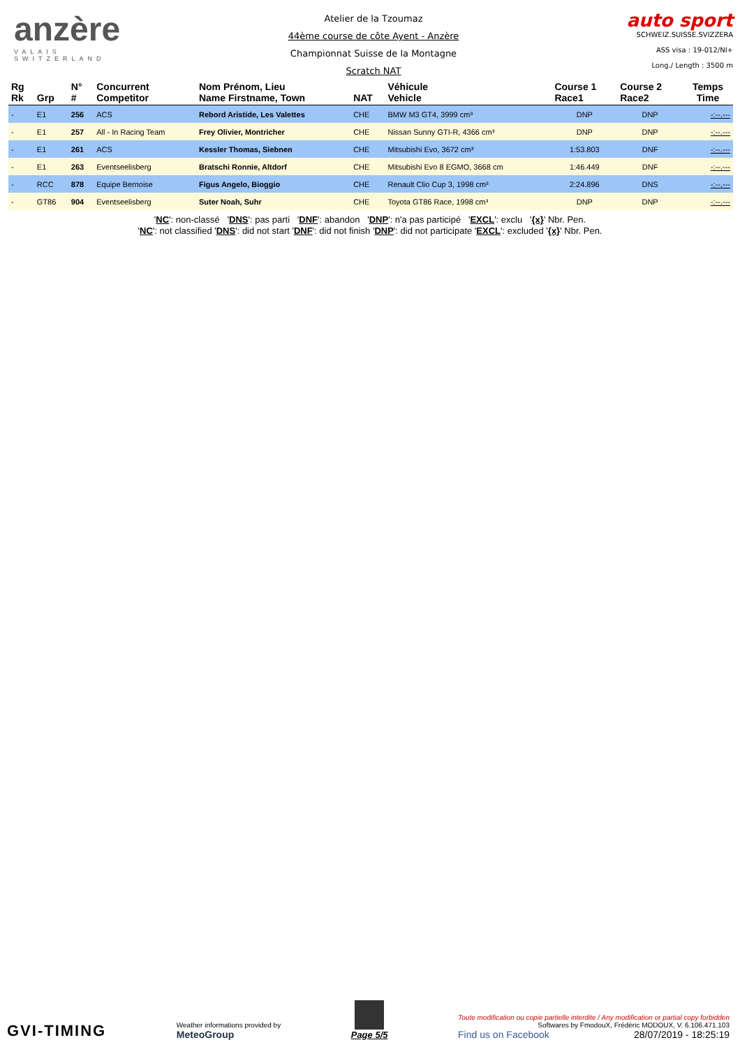anzère
VALAIS SWITZERLAND
Atelier de la Tzoumaz
44ème course de côte Ayent - Anzère
Championnat Suisse de la Montagne
Scratch NAT
auto sport
SCHWEIZ.SUISSE.SVIZZERA
ASS visa : 19-012/NI+
Long./ Length : 3500 m
| Rg Rk | Grp | N° # | Concurrent Competitor | Nom Prénom, Lieu Name Firstname, Town | NAT | Véhicule Vehicle | Course 1 Race1 | Course 2 Race2 | Temps Time |
| --- | --- | --- | --- | --- | --- | --- | --- | --- | --- |
| - | E1 | 256 | ACS | Rebord Aristide, Les Valettes | CHE | BMW M3 GT4, 3999 cm³ | DNP | DNP | -:--.--- |
| - | E1 | 257 | All - In Racing Team | Frey Olivier, Montricher | CHE | Nissan Sunny GTI-R, 4366 cm³ | DNP | DNP | -:--.--- |
| - | E1 | 261 | ACS | Kessler Thomas, Siebnen | CHE | Mitsubishi Evo, 3672 cm³ | 1:53.803 | DNF | -:--.--- |
| - | E1 | 263 | Eventseelisberg | Bratschi Ronnie, Altdorf | CHE | Mitsubishi Evo 8 EGMO, 3668 cm | 1:46.449 | DNF | -:--.--- |
| - | RCC | 878 | Equipe Bernoise | Figus Angelo, Bioggio | CHE | Renault Clio Cup 3, 1998 cm³ | 2:24.896 | DNS | -:--.--- |
| - | GT86 | 904 | Eventseelisberg | Suter Noah, Suhr | CHE | Toyota GT86 Race, 1998 cm³ | DNP | DNP | -:--.--- |
'NC': non-classé 'DNS': pas parti 'DNF': abandon 'DNP': n'a pas participé 'EXCL': exclu '{x}' Nbr. Pen.
'NC': not classified 'DNS': did not start 'DNF': did not finish 'DNP': did not participate 'EXCL': excluded '{x}' Nbr. Pen.
GVI-TIMING
Weather informations provided by
MeteoGroup
Page 5/5
Toute modification ou copie partielle interdite / Any modification or partial copy forbidden
Softwares by FmodouX, Frédéric MODOUX, V. 6.106.471.103
Find us on Facebook 28/07/2019 - 18:25:19